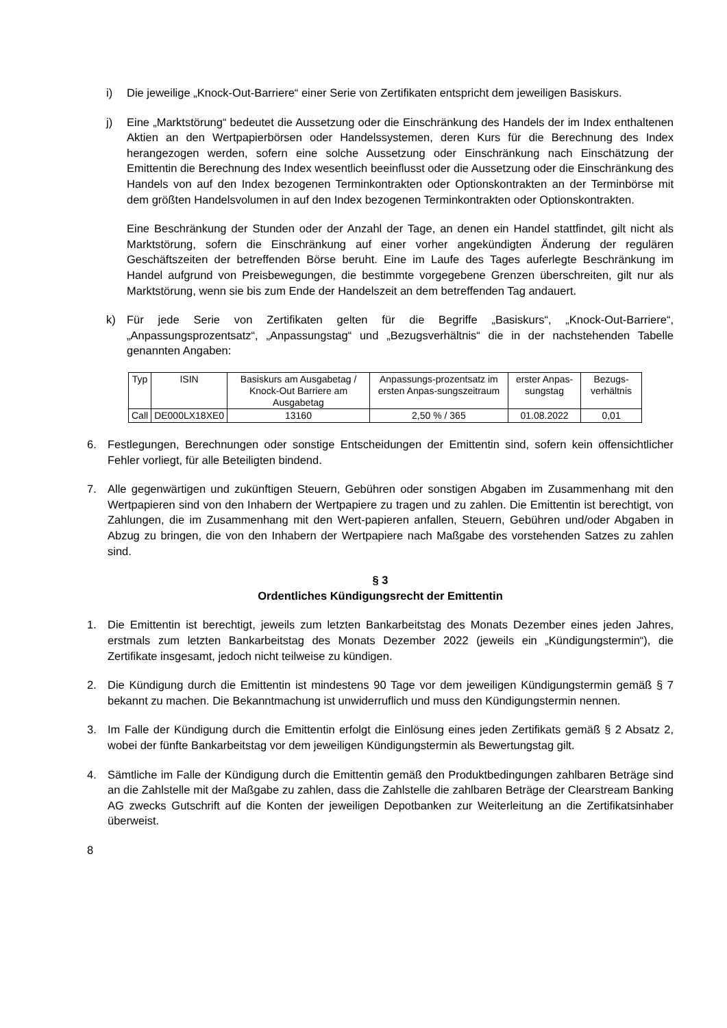i) Die jeweilige „Knock-Out-Barriere“ einer Serie von Zertifikaten entspricht dem jeweiligen Basiskurs.
j) Eine „Marktstörung“ bedeutet die Aussetzung oder die Einschränkung des Handels der im Index enthaltenen Aktien an den Wertpapierbörsen oder Handelssystemen, deren Kurs für die Berechnung des Index herangezogen werden, sofern eine solche Aussetzung oder Einschränkung nach Einschätzung der Emittentin die Berechnung des Index wesentlich beeinflusst oder die Aussetzung oder die Einschränkung des Handels von auf den Index bezogenen Terminkontrakten oder Optionskontrakten an der Terminbörse mit dem größten Handelsvolumen in auf den Index bezogenen Terminkontrakten oder Optionskontrakten.
Eine Beschränkung der Stunden oder der Anzahl der Tage, an denen ein Handel stattfindet, gilt nicht als Marktstörung, sofern die Einschränkung auf einer vorher angekündigten Änderung der regulären Geschäftszeiten der betreffenden Börse beruht. Eine im Laufe des Tages auferlegte Beschränkung im Handel aufgrund von Preisbewegungen, die bestimmte vorgegebene Grenzen überschreiten, gilt nur als Marktstörung, wenn sie bis zum Ende der Handelszeit an dem betreffenden Tag andauert.
k) Für jede Serie von Zertifikaten gelten für die Begriffe „Basiskurs“, „Knock-Out-Barriere“, „Anpassungsprozentsatz“, „Anpassungstag“ und „Bezugsverhältnis“ die in der nachstehenden Tabelle genannten Angaben:
| Typ | ISIN | Basiskurs am Ausgabetag / Knock-Out Barriere am Ausgabetag | Anpassungs-prozentsatz im ersten Anpas-sungszeitraum | erster Anpas-sungstag | Bezugs-verhältnis |
| --- | --- | --- | --- | --- | --- |
| Call | DE000LX18XE0 | 13160 | 2,50 % / 365 | 01.08.2022 | 0,01 |
6. Festlegungen, Berechnungen oder sonstige Entscheidungen der Emittentin sind, sofern kein offensichtlicher Fehler vorliegt, für alle Beteiligten bindend.
7. Alle gegenwärtigen und zukünftigen Steuern, Gebühren oder sonstigen Abgaben im Zusammenhang mit den Wertpapieren sind von den Inhabern der Wertpapiere zu tragen und zu zahlen. Die Emittentin ist berechtigt, von Zahlungen, die im Zusammenhang mit den Wert-papieren anfallen, Steuern, Gebühren und/oder Abgaben in Abzug zu bringen, die von den Inhabern der Wertpapiere nach Maßgabe des vorstehenden Satzes zu zahlen sind.
§ 3
Ordentliches Kündigungsrecht der Emittentin
1. Die Emittentin ist berechtigt, jeweils zum letzten Bankarbeitstag des Monats Dezember eines jeden Jahres, erstmals zum letzten Bankarbeitstag des Monats Dezember 2022 (jeweils ein „Kündigungstermin“), die Zertifikate insgesamt, jedoch nicht teilweise zu kündigen.
2. Die Kündigung durch die Emittentin ist mindestens 90 Tage vor dem jeweiligen Kündigungstermin gemäß § 7 bekannt zu machen. Die Bekanntmachung ist unwiderruflich und muss den Kündigungstermin nennen.
3. Im Falle der Kündigung durch die Emittentin erfolgt die Einlösung eines jeden Zertifikats gemäß § 2 Absatz 2, wobei der fünfte Bankarbeitstag vor dem jeweiligen Kündigungstermin als Bewertungstag gilt.
4. Sämtliche im Falle der Kündigung durch die Emittentin gemäß den Produktbedingungen zahlbaren Beträge sind an die Zahlstelle mit der Maßgabe zu zahlen, dass die Zahlstelle die zahlbaren Beträge der Clearstream Banking AG zwecks Gutschrift auf die Konten der jeweiligen Depotbanken zur Weiterleitung an die Zertifikatsinhaber überweist.
8